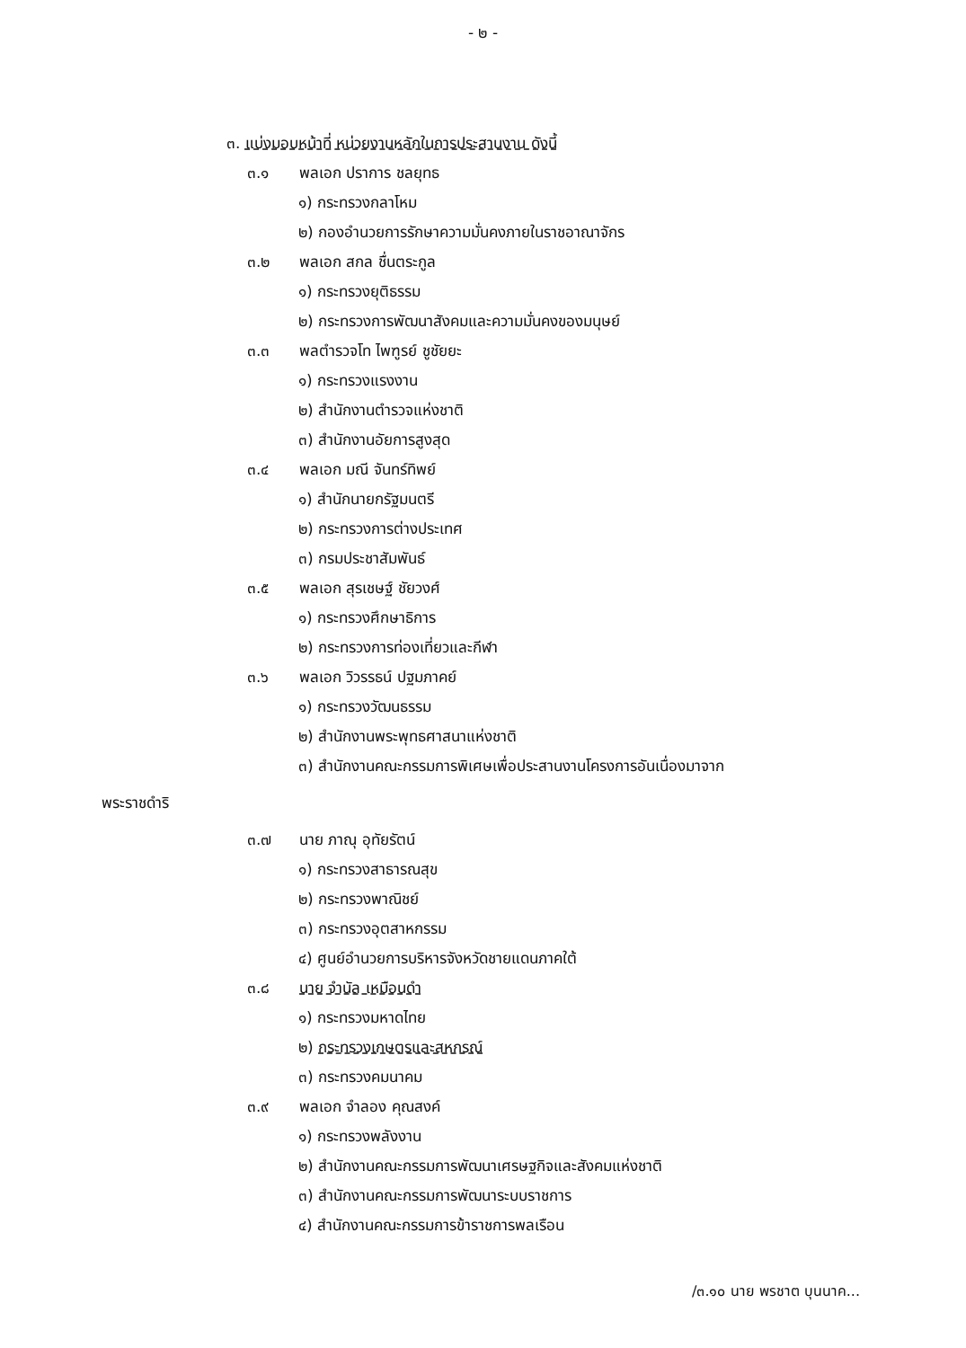- ๒ -
๓. แบ่งมอบหน้าที่ หน่วยงานหลักในการประสานงาน ดังนี้
๓.๑ พลเอก ปราการ ชลยุทธ
๑) กระทรวงกลาโหม
๒) กองอำนวยการรักษาความมั่นคงภายในราชอาณาจักร
๓.๒ พลเอก สกล ชื่นตระกูล
๑) กระทรวงยุติธรรม
๒) กระทรวงการพัฒนาสังคมและความมั่นคงของมนุษย์
๓.๓ พลตำรวจโท ไพฑูรย์ ชูชัยยะ
๑) กระทรวงแรงงาน
๒) สำนักงานตำรวจแห่งชาติ
๓) สำนักงานอัยการสูงสุด
๓.๔ พลเอก มณี จันทร์ทิพย์
๑) สำนักนายกรัฐมนตรี
๒) กระทรวงการต่างประเทศ
๓) กรมประชาสัมพันธ์
๓.๕ พลเอก สุรเชษฐ์ ชัยวงศ์
๑) กระทรวงศึกษาธิการ
๒) กระทรวงการท่องเที่ยวและกีฬา
๓.๖ พลเอก วิวรรธน์ ปฐมภาคย์
๑) กระทรวงวัฒนธรรม
๒) สำนักงานพระพุทธศาสนาแห่งชาติ
๓) สำนักงานคณะกรรมการพิเศษเพื่อประสานงานโครงการอันเนื่องมาจาก
พระราชดำริ
๓.๗ นาย ภาณุ อุทัยรัตน์
๑) กระทรวงสาธารณสุข
๒) กระทรวงพาณิชย์
๓) กระทรวงอุตสาหกรรม
๔) ศูนย์อำนวยการบริหารจังหวัดชายแดนภาคใต้
๓.๘ นาย จำนัล เหมือนดำ
๑) กระทรวงมหาดไทย
๒) กระทรวงเกษตรและสหกรณ์
๓) กระทรวงคมนาคม
๓.๙ พลเอก จำลอง คุณสงค์
๑) กระทรวงพลังงาน
๒) สำนักงานคณะกรรมการพัฒนาเศรษฐกิจและสังคมแห่งชาติ
๓) สำนักงานคณะกรรมการพัฒนาระบบราชการ
๔) สำนักงานคณะกรรมการข้าราชการพลเรือน
/๓.๑๐ นาย พรชาต บุนนาค...